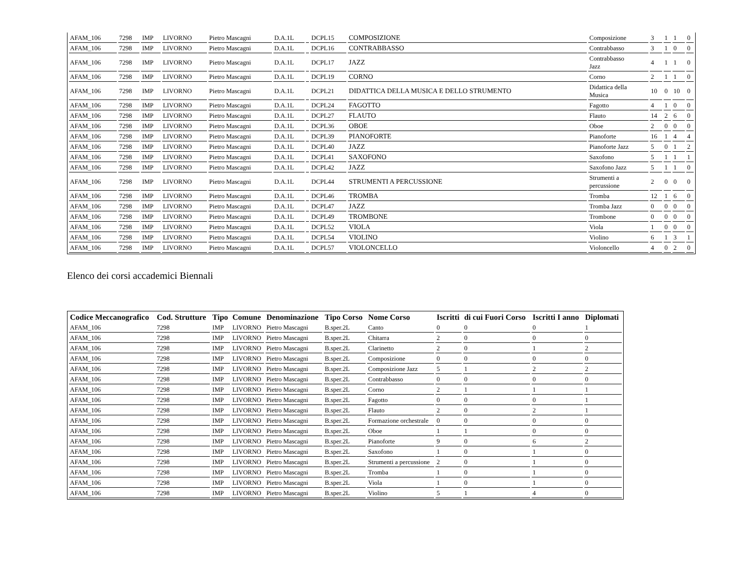| AFAM_106 | 7298 | IMP | LIVORNO | Pietro Mascagni | D.A.1L | | DCPL15 | COMPOSIZIONE | Composizione | 3 | 1 | 1 | 0 |
| AFAM_106 | 7298 | IMP | LIVORNO | Pietro Mascagni | D.A.1L | | DCPL16 | CONTRABBASSO | Contrabbasso | 3 | 1 | 0 | 0 |
| AFAM_106 | 7298 | IMP | LIVORNO | Pietro Mascagni | D.A.1L | | DCPL17 | JAZZ | Contrabbasso Jazz | 4 | 1 | 1 | 0 |
| AFAM_106 | 7298 | IMP | LIVORNO | Pietro Mascagni | D.A.1L | | DCPL19 | CORNO | Corno | 2 | 1 | 1 | 0 |
| AFAM_106 | 7298 | IMP | LIVORNO | Pietro Mascagni | D.A.1L | | DCPL21 | DIDATTICA DELLA MUSICA E DELLO STRUMENTO | Didattica della Musica | 10 | 0 | 10 | 0 |
| AFAM_106 | 7298 | IMP | LIVORNO | Pietro Mascagni | D.A.1L | | DCPL24 | FAGOTTO | Fagotto | 4 | 1 | 0 | 0 |
| AFAM_106 | 7298 | IMP | LIVORNO | Pietro Mascagni | D.A.1L | | DCPL27 | FLAUTO | Flauto | 14 | 2 | 6 | 0 |
| AFAM_106 | 7298 | IMP | LIVORNO | Pietro Mascagni | D.A.1L | | DCPL36 | OBOE | Oboe | 2 | 0 | 0 | 0 |
| AFAM_106 | 7298 | IMP | LIVORNO | Pietro Mascagni | D.A.1L | | DCPL39 | PIANOFORTE | Pianoforte | 16 | 1 | 4 | 4 |
| AFAM_106 | 7298 | IMP | LIVORNO | Pietro Mascagni | D.A.1L | | DCPL40 | JAZZ | Pianoforte Jazz | 5 | 0 | 1 | 2 |
| AFAM_106 | 7298 | IMP | LIVORNO | Pietro Mascagni | D.A.1L | | DCPL41 | SAXOFONO | Saxofono | 5 | 1 | 1 | 1 |
| AFAM_106 | 7298 | IMP | LIVORNO | Pietro Mascagni | D.A.1L | | DCPL42 | JAZZ | Saxofono Jazz | 5 | 1 | 1 | 0 |
| AFAM_106 | 7298 | IMP | LIVORNO | Pietro Mascagni | D.A.1L | | DCPL44 | STRUMENTI A PERCUSSIONE | Strumenti a percussione | 2 | 0 | 0 | 0 |
| AFAM_106 | 7298 | IMP | LIVORNO | Pietro Mascagni | D.A.1L | | DCPL46 | TROMBA | Tromba | 12 | 1 | 6 | 0 |
| AFAM_106 | 7298 | IMP | LIVORNO | Pietro Mascagni | D.A.1L | | DCPL47 | JAZZ | Tromba Jazz | 0 | 0 | 0 | 0 |
| AFAM_106 | 7298 | IMP | LIVORNO | Pietro Mascagni | D.A.1L | | DCPL49 | TROMBONE | Trombone | 0 | 0 | 0 | 0 |
| AFAM_106 | 7298 | IMP | LIVORNO | Pietro Mascagni | D.A.1L | | DCPL52 | VIOLA | Viola | 1 | 0 | 0 | 0 |
| AFAM_106 | 7298 | IMP | LIVORNO | Pietro Mascagni | D.A.1L | | DCPL54 | VIOLINO | Violino | 6 | 1 | 3 | 1 |
| AFAM_106 | 7298 | IMP | LIVORNO | Pietro Mascagni | D.A.1L | | DCPL57 | VIOLONCELLO | Violoncello | 4 | 0 | 2 | 0 |
Elenco dei corsi accademici Biennali
| Codice Meccanografico | Cod. Strutture | Tipo | Comune | Denominazione | Tipo Corso | Nome Corso | Iscritti | di cui Fuori Corso | Iscritti I anno | Diplomati |
| --- | --- | --- | --- | --- | --- | --- | --- | --- | --- | --- |
| AFAM_106 | 7298 | IMP | LIVORNO | Pietro Mascagni | B.sper.2L | Canto | 0 | 0 | 0 | 1 |
| AFAM_106 | 7298 | IMP | LIVORNO | Pietro Mascagni | B.sper.2L | Chitarra | 2 | 0 | 0 | 0 |
| AFAM_106 | 7298 | IMP | LIVORNO | Pietro Mascagni | B.sper.2L | Clarinetto | 2 | 0 | 1 | 2 |
| AFAM_106 | 7298 | IMP | LIVORNO | Pietro Mascagni | B.sper.2L | Composizione | 0 | 0 | 0 | 0 |
| AFAM_106 | 7298 | IMP | LIVORNO | Pietro Mascagni | B.sper.2L | Composizione Jazz | 5 | 1 | 2 | 2 |
| AFAM_106 | 7298 | IMP | LIVORNO | Pietro Mascagni | B.sper.2L | Contrabbasso | 0 | 0 | 0 | 0 |
| AFAM_106 | 7298 | IMP | LIVORNO | Pietro Mascagni | B.sper.2L | Corno | 2 | 1 | 1 | 1 |
| AFAM_106 | 7298 | IMP | LIVORNO | Pietro Mascagni | B.sper.2L | Fagotto | 0 | 0 | 0 | 1 |
| AFAM_106 | 7298 | IMP | LIVORNO | Pietro Mascagni | B.sper.2L | Flauto | 2 | 0 | 2 | 1 |
| AFAM_106 | 7298 | IMP | LIVORNO | Pietro Mascagni | B.sper.2L | Formazione orchestrale | 0 | 0 | 0 | 0 |
| AFAM_106 | 7298 | IMP | LIVORNO | Pietro Mascagni | B.sper.2L | Oboe | 1 | 1 | 0 | 0 |
| AFAM_106 | 7298 | IMP | LIVORNO | Pietro Mascagni | B.sper.2L | Pianoforte | 9 | 0 | 6 | 2 |
| AFAM_106 | 7298 | IMP | LIVORNO | Pietro Mascagni | B.sper.2L | Saxofono | 1 | 0 | 1 | 0 |
| AFAM_106 | 7298 | IMP | LIVORNO | Pietro Mascagni | B.sper.2L | Strumenti a percussione | 2 | 0 | 1 | 0 |
| AFAM_106 | 7298 | IMP | LIVORNO | Pietro Mascagni | B.sper.2L | Tromba | 1 | 0 | 1 | 0 |
| AFAM_106 | 7298 | IMP | LIVORNO | Pietro Mascagni | B.sper.2L | Viola | 1 | 0 | 1 | 0 |
| AFAM_106 | 7298 | IMP | LIVORNO | Pietro Mascagni | B.sper.2L | Violino | 5 | 1 | 4 | 0 |